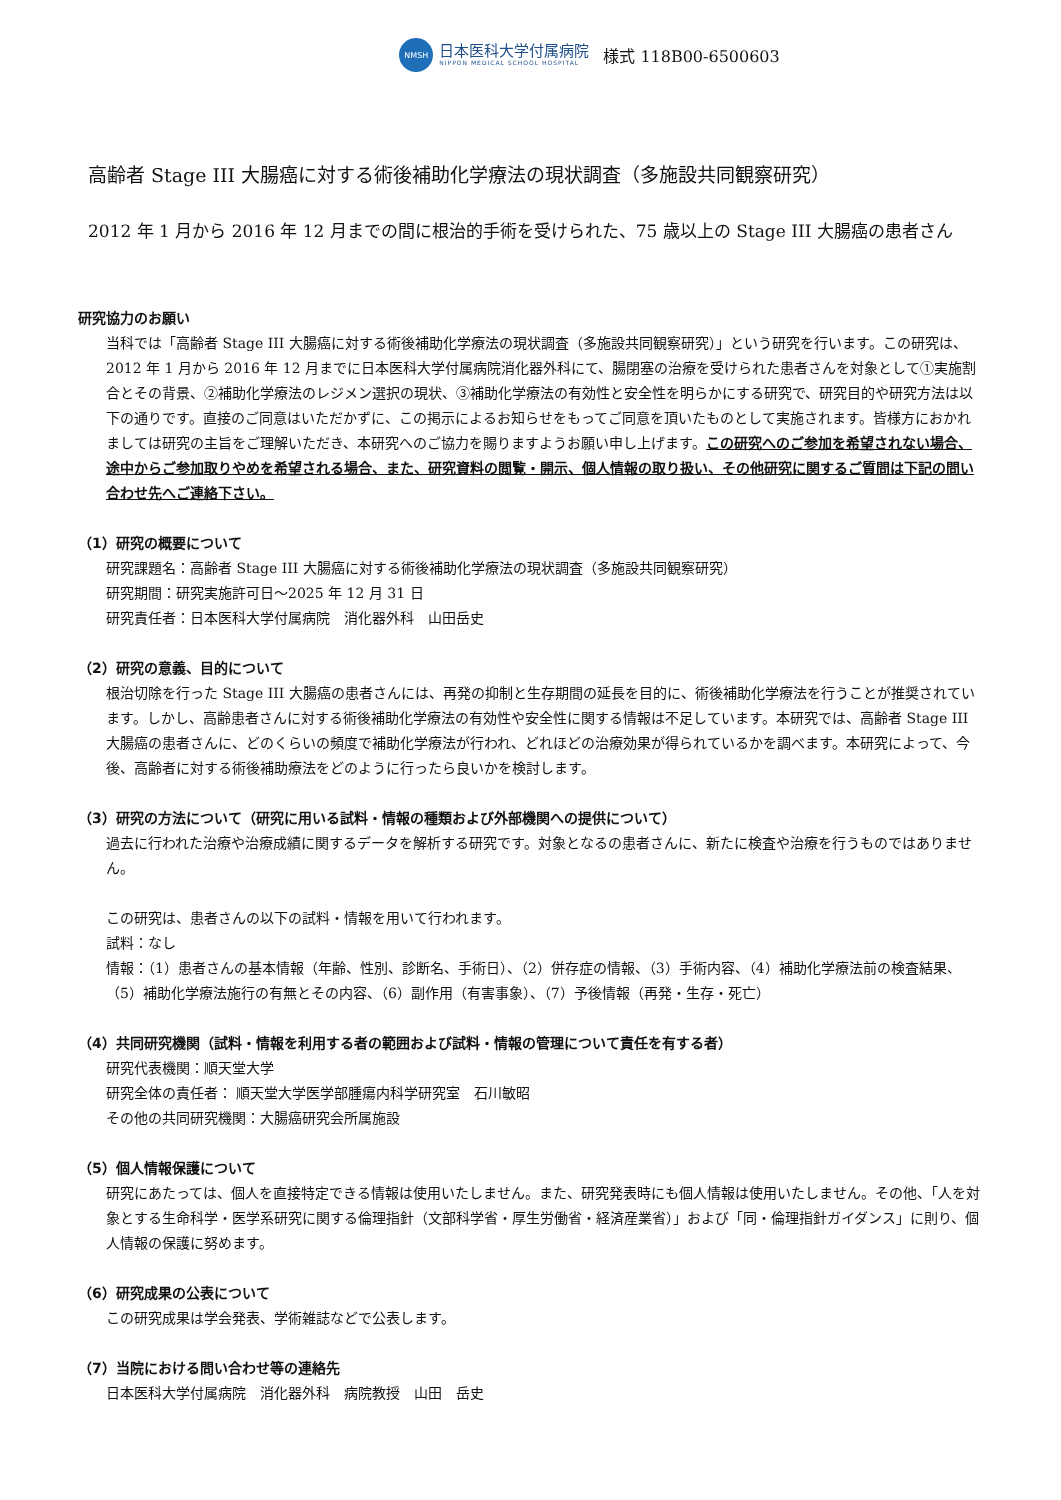NMSH
日本医科大学付属病院
NIPPON MEDICAL SCHOOL HOSPITAL
様式 118B00-6500603
高齢者 Stage III 大腸癌に対する術後補助化学療法の現状調査（多施設共同観察研究）
2012 年 1 月から 2016 年 12 月までの間に根治的手術を受けられた、75 歳以上の Stage III 大腸癌の患者さん
研究協力のお願い
当科では「高齢者 Stage III 大腸癌に対する術後補助化学療法の現状調査（多施設共同観察研究）」という研究を行います。この研究は、2012 年 1 月から 2016 年 12 月までに日本医科大学付属病院消化器外科にて、腸閉塞の治療を受けられた患者さんを対象として①実施割合とその背景、②補助化学療法のレジメン選択の現状、③補助化学療法の有効性と安全性を明らかにする研究で、研究目的や研究方法は以下の通りです。直接のご同意はいただかずに、この掲示によるお知らせをもってご同意を頂いたものとして実施されます。皆様方におかれましては研究の主旨をご理解いただき、本研究へのご協力を賜りますようお願い申し上げます。この研究へのご参加を希望されない場合、途中からご参加取りやめを希望される場合、また、研究資料の閲覧・開示、個人情報の取り扱い、その他研究に関するご質問は下記の問い合わせ先へご連絡下さい。
（1）研究の概要について
研究課題名：高齢者 Stage III 大腸癌に対する術後補助化学療法の現状調査（多施設共同観察研究）
研究期間：研究実施許可日～2025 年 12 月 31 日
研究責任者：日本医科大学付属病院　消化器外科　山田岳史
（2）研究の意義、目的について
根治切除を行った Stage III 大腸癌の患者さんには、再発の抑制と生存期間の延長を目的に、術後補助化学療法を行うことが推奨されています。しかし、高齢患者さんに対する術後補助化学療法の有効性や安全性に関する情報は不足しています。本研究では、高齢者 Stage III 大腸癌の患者さんに、どのくらいの頻度で補助化学療法が行われ、どれほどの治療効果が得られているかを調べます。本研究によって、今後、高齢者に対する術後補助療法をどのように行ったら良いかを検討します。
（3）研究の方法について（研究に用いる試料・情報の種類および外部機関への提供について）
過去に行われた治療や治療成績に関するデータを解析する研究です。対象となるの患者さんに、新たに検査や治療を行うものではありません。
この研究は、患者さんの以下の試料・情報を用いて行われます。
試料：なし
情報：（1）患者さんの基本情報（年齢、性別、診断名、手術日）、（2）併存症の情報、（3）手術内容、（4）補助化学療法前の検査結果、（5）補助化学療法施行の有無とその内容、（6）副作用（有害事象）、（7）予後情報（再発・生存・死亡）
（4）共同研究機関（試料・情報を利用する者の範囲および試料・情報の管理について責任を有する者）
研究代表機関：順天堂大学
研究全体の責任者： 順天堂大学医学部腫瘍内科学研究室　石川敏昭
その他の共同研究機関：大腸癌研究会所属施設
（5）個人情報保護について
研究にあたっては、個人を直接特定できる情報は使用いたしません。また、研究発表時にも個人情報は使用いたしません。その他、「人を対象とする生命科学・医学系研究に関する倫理指針（文部科学省・厚生労働省・経済産業省）」および「同・倫理指針ガイダンス」に則り、個人情報の保護に努めます。
（6）研究成果の公表について
この研究成果は学会発表、学術雑誌などで公表します。
（7）当院における問い合わせ等の連絡先
日本医科大学付属病院　消化器外科　病院教授　山田　岳史